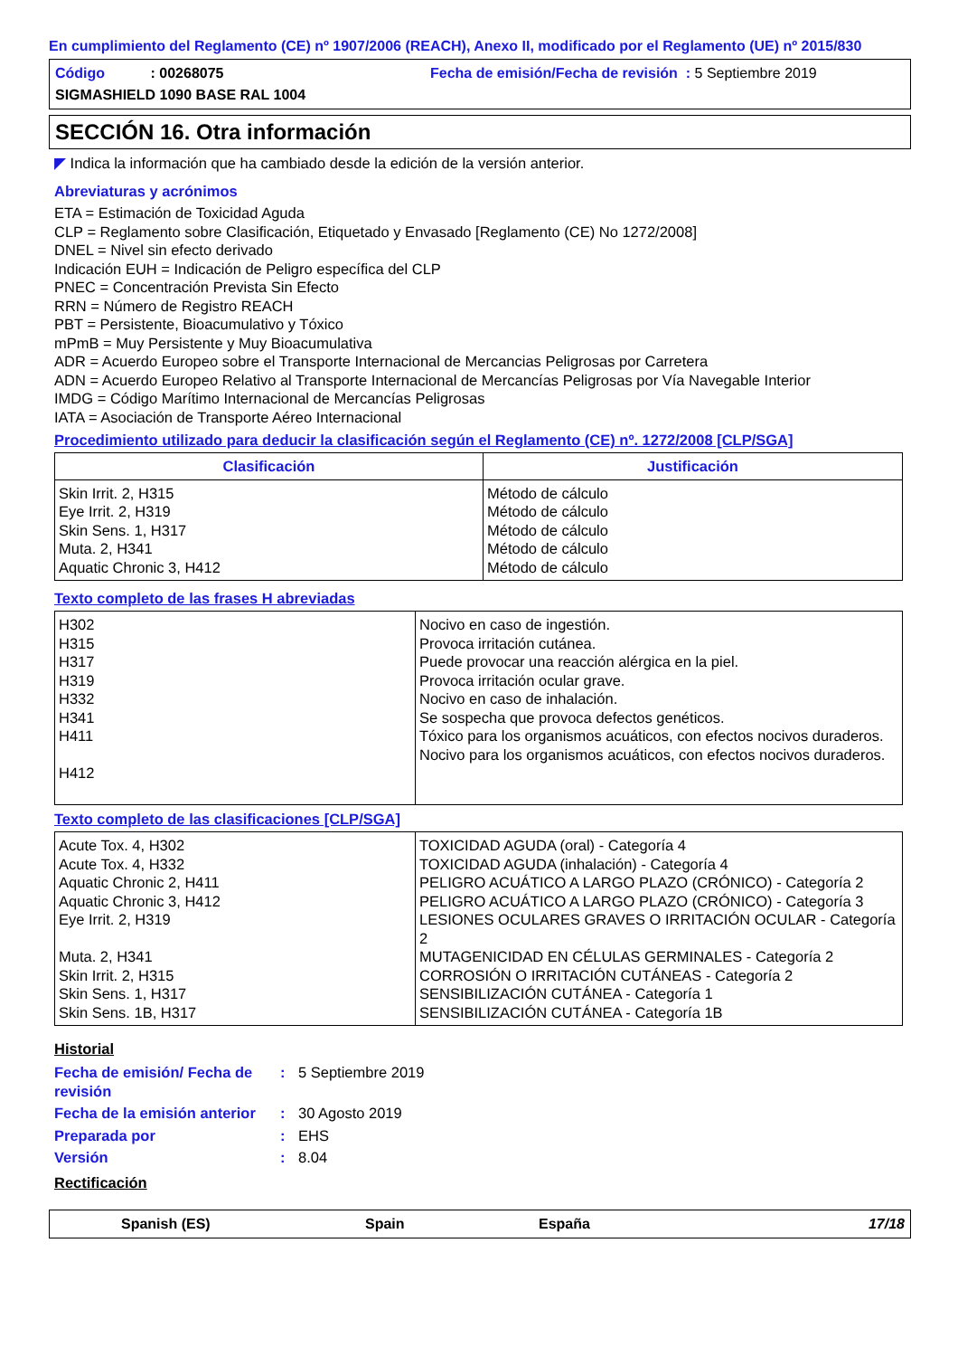En cumplimiento del Reglamento (CE) nº 1907/2006 (REACH), Anexo II, modificado por el Reglamento (UE) nº 2015/830
Código : 00268075 Fecha de emisión/Fecha de revisión : 5 Septiembre 2019
SIGMASHIELD 1090 BASE RAL 1004
SECCIÓN 16. Otra información
◤ Indica la información que ha cambiado desde la edición de la versión anterior.
Abreviaturas y acrónimos
ETA = Estimación de Toxicidad Aguda
CLP = Reglamento sobre Clasificación, Etiquetado y Envasado [Reglamento (CE) No 1272/2008]
DNEL = Nivel sin efecto derivado
Indicación EUH = Indicación de Peligro específica del CLP
PNEC = Concentración Prevista Sin Efecto
RRN = Número de Registro REACH
PBT = Persistente, Bioacumulativo y Tóxico
mPmB = Muy Persistente y Muy Bioacumulativa
ADR = Acuerdo Europeo sobre el Transporte Internacional de Mercancias Peligrosas por Carretera
ADN = Acuerdo Europeo Relativo al Transporte Internacional de Mercancías Peligrosas por Vía Navegable Interior
IMDG = Código Marítimo Internacional de Mercancías Peligrosas
IATA = Asociación de Transporte Aéreo Internacional
Procedimiento utilizado para deducir la clasificación según el Reglamento (CE) nº. 1272/2008 [CLP/SGA]
| Clasificación | Justificación |
| --- | --- |
| Skin Irrit. 2, H315 Eye Irrit. 2, H319 Skin Sens. 1, H317 Muta. 2, H341 Aquatic Chronic 3, H412 | Método de cálculo Método de cálculo Método de cálculo Método de cálculo Método de cálculo |
Texto completo de las frases H abreviadas
| H302 H315 H317 H319 H332 H341 H411 H412 | Nocivo en caso de ingestión. Provoca irritación cutánea. Puede provocar una reacción alérgica en la piel. Provoca irritación ocular grave. Nocivo en caso de inhalación. Se sospecha que provoca defectos genéticos. Tóxico para los organismos acuáticos, con efectos nocivos duraderos. Nocivo para los organismos acuáticos, con efectos nocivos duraderos. |
Texto completo de las clasificaciones [CLP/SGA]
| Acute Tox. 4, H302 Acute Tox. 4, H332 Aquatic Chronic 2, H411 Aquatic Chronic 3, H412 Eye Irrit. 2, H319 Muta. 2, H341 Skin Irrit. 2, H315 Skin Sens. 1, H317 Skin Sens. 1B, H317 | TOXICIDAD AGUDA (oral) - Categoría 4 TOXICIDAD AGUDA (inhalación) - Categoría 4 PELIGRO ACUÁTICO A LARGO PLAZO (CRÓNICO) - Categoría 2 PELIGRO ACUÁTICO A LARGO PLAZO (CRÓNICO) - Categoría 3 LESIONES OCULARES GRAVES O IRRITACIÓN OCULAR - Categoría 2 MUTAGENICIDAD EN CÉLULAS GERMINALES - Categoría 2 CORROSIÓN O IRRITACIÓN CUTÁNEAS - Categoría 2 SENSIBILIZACIÓN CUTÁNEA - Categoría 1 SENSIBILIZACIÓN CUTÁNEA - Categoría 1B |
Historial
| Fecha de emisión/ Fecha de revisión | : | 5 Septiembre 2019 |
| Fecha de la emisión anterior | : | 30 Agosto 2019 |
| Preparada por | : | EHS |
| Versión | : | 8.04 |
Rectificación
Spanish (ES) Spain España 17/18